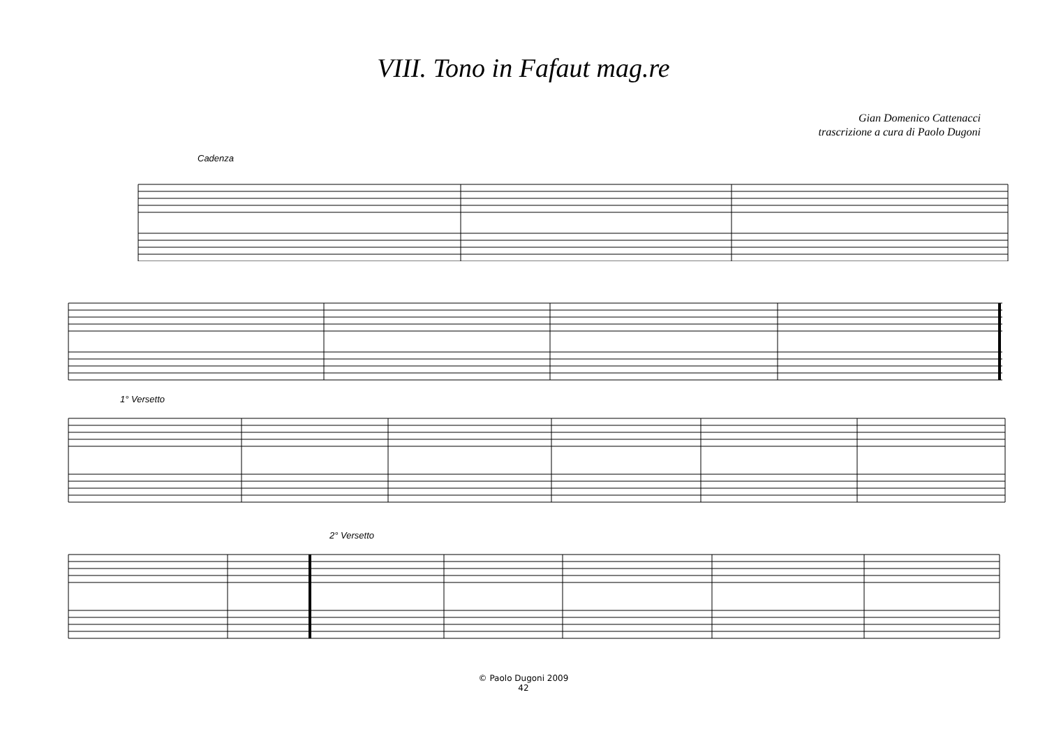VIII. Tono in Fafaut mag.re
Gian Domenico Cattenacci
trascrizione a cura di Paolo Dugoni
Cadenza
1° Versetto
2° Versetto
© Paolo Dugoni 2009
42